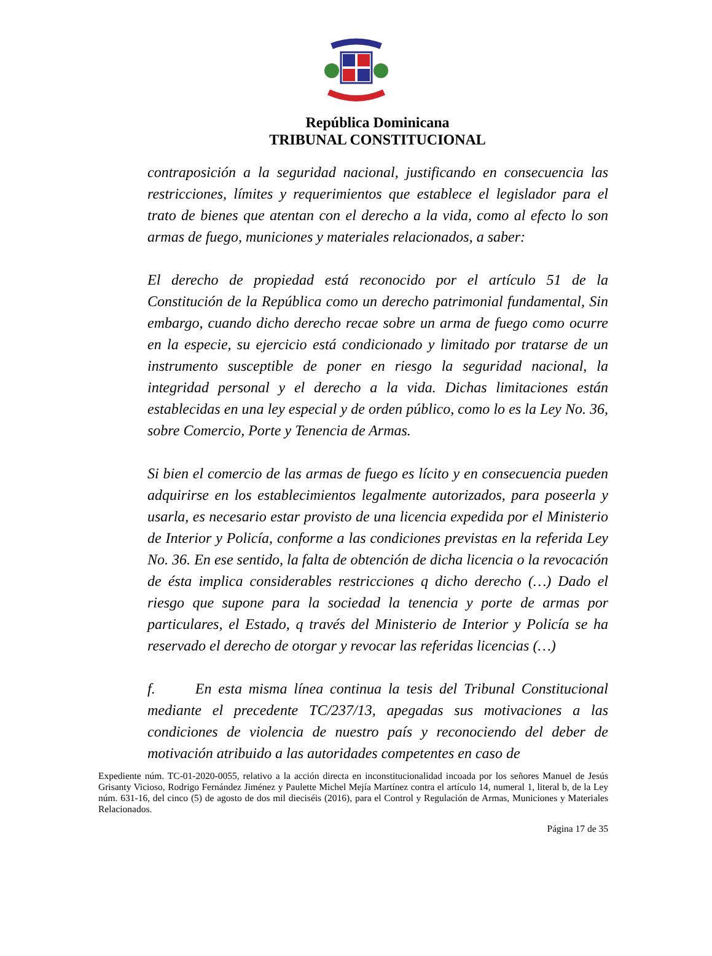República Dominicana
TRIBUNAL CONSTITUCIONAL
contraposición a la seguridad nacional, justificando en consecuencia las restricciones, límites y requerimientos que establece el legislador para el trato de bienes que atentan con el derecho a la vida, como al efecto lo son armas de fuego, municiones y materiales relacionados, a saber:
El derecho de propiedad está reconocido por el artículo 51 de la Constitución de la República como un derecho patrimonial fundamental, Sin embargo, cuando dicho derecho recae sobre un arma de fuego como ocurre en la especie, su ejercicio está condicionado y limitado por tratarse de un instrumento susceptible de poner en riesgo la seguridad nacional, la integridad personal y el derecho a la vida. Dichas limitaciones están establecidas en una ley especial y de orden público, como lo es la Ley No. 36, sobre Comercio, Porte y Tenencia de Armas.
Si bien el comercio de las armas de fuego es lícito y en consecuencia pueden adquirirse en los establecimientos legalmente autorizados, para poseerla y usarla, es necesario estar provisto de una licencia expedida por el Ministerio de Interior y Policía, conforme a las condiciones previstas en la referida Ley No. 36. En ese sentido, la falta de obtención de dicha licencia o la revocación de ésta implica considerables restricciones q dicho derecho (…) Dado el riesgo que supone para la sociedad la tenencia y porte de armas por particulares, el Estado, q través del Ministerio de Interior y Policía se ha reservado el derecho de otorgar y revocar las referidas licencias (…)
f. En esta misma línea continua la tesis del Tribunal Constitucional mediante el precedente TC/237/13, apegadas sus motivaciones a las condiciones de violencia de nuestro país y reconociendo del deber de motivación atribuido a las autoridades competentes en caso de
Expediente núm. TC-01-2020-0055, relativo a la acción directa en inconstitucionalidad incoada por los señores Manuel de Jesús Grisanty Vicioso, Rodrigo Fernández Jiménez y Paulette Michel Mejía Martínez contra el artículo 14, numeral 1, literal b, de la Ley núm. 631-16, del cinco (5) de agosto de dos mil dieciséis (2016), para el Control y Regulación de Armas, Municiones y Materiales Relacionados.
Página 17 de 35